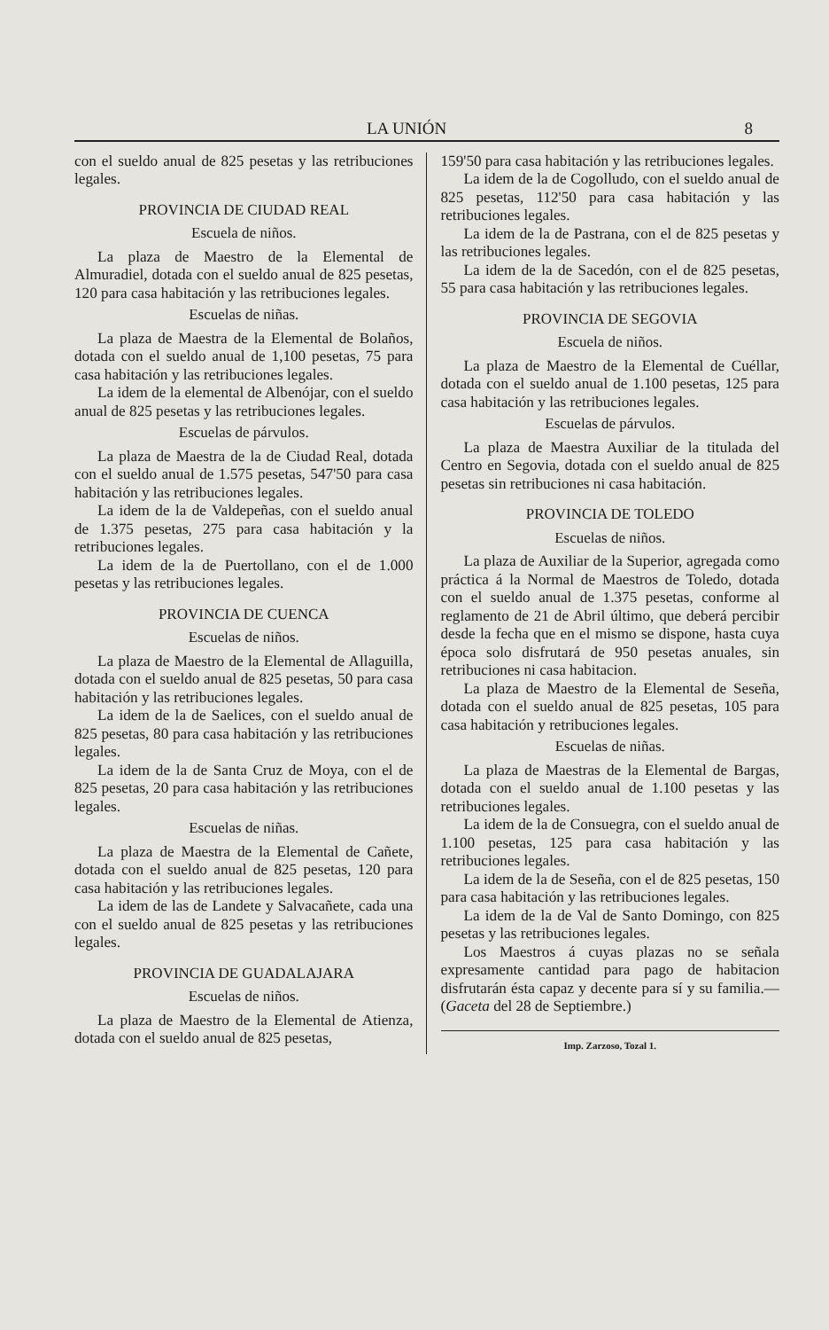LA UNIÓN 8
con el sueldo anual de 825 pesetas y las retribuciones legales.
PROVINCIA DE CIUDAD REAL
Escuela de niños.
La plaza de Maestro de la Elemental de Almuradiel, dotada con el sueldo anual de 825 pesetas, 120 para casa habitación y las retribuciones legales.
Escuelas de niñas.
La plaza de Maestra de la Elemental de Bolaños, dotada con el sueldo anual de 1,100 pesetas, 75 para casa habitación y las retribuciones legales.
La idem de la elemental de Albenójar, con el sueldo anual de 825 pesetas y las retribuciones legales.
Escuelas de párvulos.
La plaza de Maestra de la de Ciudad Real, dotada con el sueldo anual de 1.575 pesetas, 547'50 para casa habitación y las retribuciones legales.
La idem de la de Valdepeñas, con el sueldo anual de 1.375 pesetas, 275 para casa habitación y la retribuciones legales.
La idem de la de Puertollano, con el de 1.000 pesetas y las retribuciones legales.
PROVINCIA DE CUENCA
Escuelas de niños.
La plaza de Maestro de la Elemental de Allaguilla, dotada con el sueldo anual de 825 pesetas, 50 para casa habitación y las retribuciones legales.
La idem de la de Saelices, con el sueldo anual de 825 pesetas, 80 para casa habitación y las retribuciones legales.
La idem de la de Santa Cruz de Moya, con el de 825 pesetas, 20 para casa habitación y las retribuciones legales.
Escuelas de niñas.
La plaza de Maestra de la Elemental de Cañete, dotada con el sueldo anual de 825 pesetas, 120 para casa habitación y las retribuciones legales.
La idem de las de Landete y Salvacañete, cada una con el sueldo anual de 825 pesetas y las retribuciones legales.
PROVINCIA DE GUADALAJARA
Escuelas de niños.
La plaza de Maestro de la Elemental de Atienza, dotada con el sueldo anual de 825 pesetas,
159'50 para casa habitación y las retribuciones legales.
La idem de la de Cogolludo, con el sueldo anual de 825 pesetas, 112'50 para casa habitación y las retribuciones legales.
La idem de la de Pastrana, con el de 825 pesetas y las retribuciones legales.
La idem de la de Sacedón, con el de 825 pesetas, 55 para casa habitación y las retribuciones legales.
PROVINCIA DE SEGOVIA
Escuela de niños.
La plaza de Maestro de la Elemental de Cuéllar, dotada con el sueldo anual de 1.100 pesetas, 125 para casa habitación y las retribuciones legales.
Escuelas de párvulos.
La plaza de Maestra Auxiliar de la titulada del Centro en Segovia, dotada con el sueldo anual de 825 pesetas sin retribuciones ni casa habitación.
PROVINCIA DE TOLEDO
Escuelas de niños.
La plaza de Auxiliar de la Superior, agregada como práctica á la Normal de Maestros de Toledo, dotada con el sueldo anual de 1.375 pesetas, conforme al reglamento de 21 de Abril último, que deberá percibir desde la fecha que en el mismo se dispone, hasta cuya época solo disfrutará de 950 pesetas anuales, sin retribuciones ni casa habitacion.
La plaza de Maestro de la Elemental de Seseña, dotada con el sueldo anual de 825 pesetas, 105 para casa habitación y retribuciones legales.
Escuelas de niñas.
La plaza de Maestras de la Elemental de Bargas, dotada con el sueldo anual de 1.100 pesetas y las retribuciones legales.
La idem de la de Consuegra, con el sueldo anual de 1.100 pesetas, 125 para casa habitación y las retribuciones legales.
La idem de la de Seseña, con el de 825 pesetas, 150 para casa habitación y las retribuciones legales.
La idem de la de Val de Santo Domingo, con 825 pesetas y las retribuciones legales.
Los Maestros á cuyas plazas no se señala expresamente cantidad para pago de habitacion disfrutarán ésta capaz y decente para sí y su familia.—(Gaceta del 28 de Septiembre.)
Imp. Zarzoso, Tozal 1.